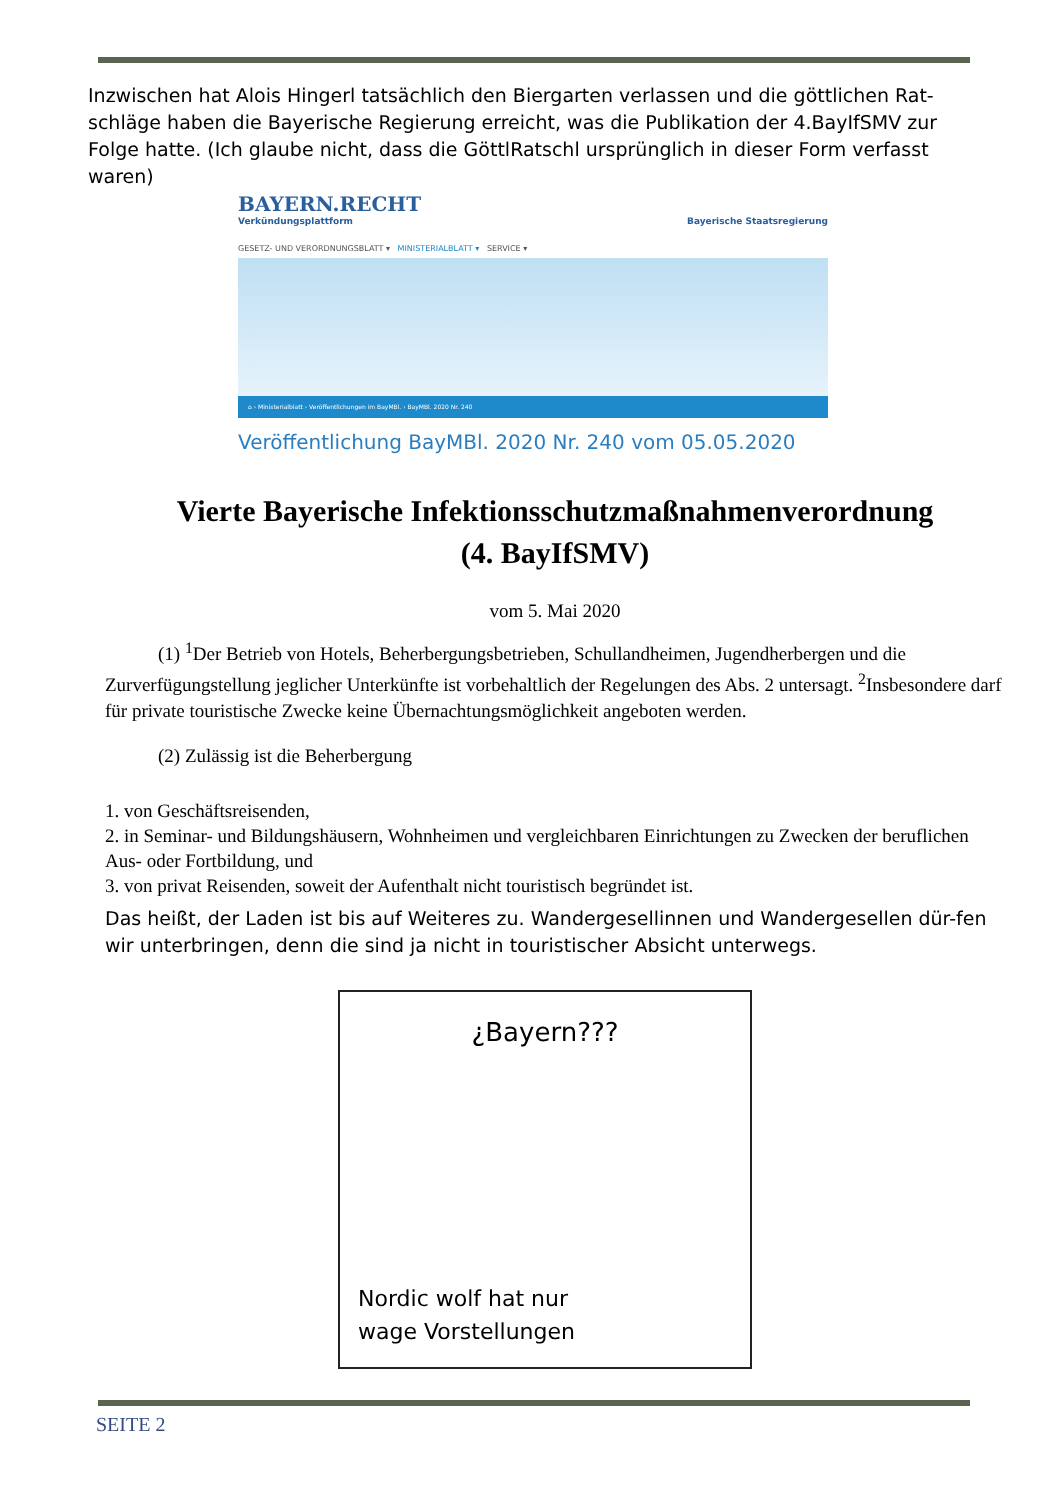Inzwischen hat Alois Hingerl tatsächlich den Biergarten verlassen und die göttlichen Rat-schläge haben die Bayerische Regierung erreicht, was die Publikation der 4.BayIfSMV zur Folge hatte. (Ich glaube nicht, dass die GöttlRatschl ursprünglich in dieser Form verfasst waren)
BAYERN.RECHT
Verkündungsplattform
Bayerische Staatsregierung
GESETZ- UND VERORDNUNGSBLATT ▾ MINISTERIALBLATT ▾ SERVICE ▾
⌂ › Ministerialblatt › Veröffentlichungen im BayMBl. › BayMBl. 2020 Nr. 240
Veröffentlichung BayMBl. 2020 Nr. 240 vom 05.05.2020
Vierte Bayerische Infektionsschutzmaßnahmenverordnung
(4. BayIfSMV)
vom 5. Mai 2020
(1) <sup>1</sup>Der Betrieb von Hotels, Beherbergungsbetrieben, Schullandheimen, Jugendherbergen und die Zurverfügungstellung jeglicher Unterkünfte ist vorbehaltlich der Regelungen des Abs. 2 untersagt. <sup>2</sup>Insbesondere darf für private touristische Zwecke keine Übernachtungsmöglichkeit angeboten werden.
(2) Zulässig ist die Beherbergung
1. von Geschäftsreisenden,
2. in Seminar- und Bildungshäusern, Wohnheimen und vergleichbaren Einrichtungen zu Zwecken der beruflichen Aus- oder Fortbildung, und
3. von privat Reisenden, soweit der Aufenthalt nicht touristisch begründet ist.
Das heißt, der Laden ist bis auf Weiteres zu. Wandergesellinnen und Wandergesellen dür-fen wir unterbringen, denn die sind ja nicht in touristischer Absicht unterwegs.
¿Bayern???
Nordic wolf hat nur
wage Vorstellungen
SEITE 2